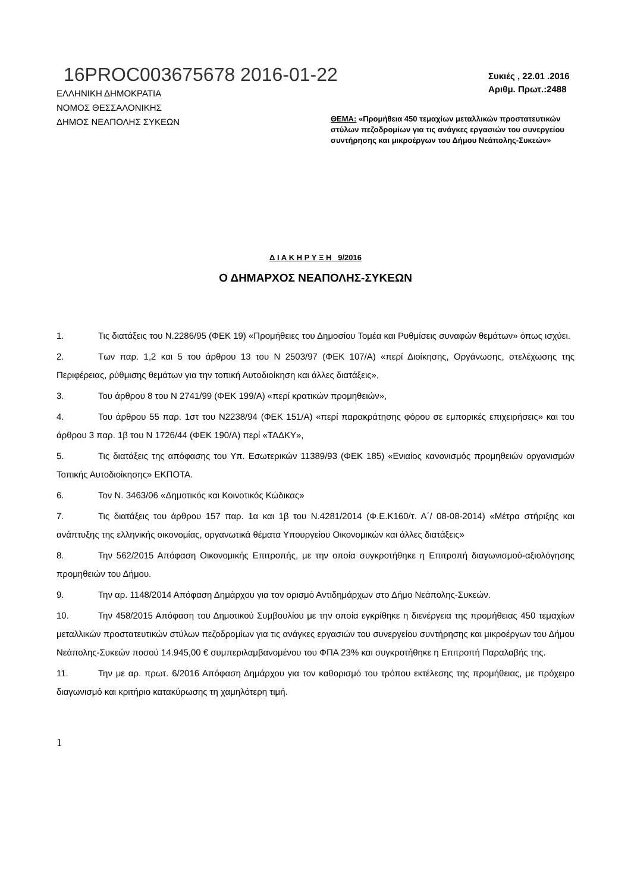16PROC003675678 2016-01-22
ΕΛΛΗΝΙΚΗ ΔΗΜΟΚΡΑΤΙΑ
ΝΟΜΟΣ ΘΕΣΣΑΛΟΝΙΚΗΣ
ΔΗΜΟΣ ΝΕΑΠΟΛΗΣ ΣΥΚΕΩΝ
Συκιές , 22.01 .2016
Αριθμ. Πρωτ.:2488
ΘΕΜΑ: «Προμήθεια 450 τεμαχίων μεταλλικών προστατευτικών στύλων πεζοδρομίων για τις ανάγκες εργασιών του συνεργείου συντήρησης και μικροέργων του Δήμου Νεάπολης-Συκεών»
Δ Ι Α Κ Η Ρ Υ Ξ Η 9/2016
Ο ΔΗΜΑΡΧΟΣ ΝΕΑΠΟΛΗΣ-ΣΥΚΕΩΝ
1. Τις διατάξεις του Ν.2286/95 (ΦΕΚ 19) «Προμήθειες του Δημοσίου Τομέα και Ρυθμίσεις συναφών θεμάτων» όπως ισχύει.
2. Των παρ. 1,2 και 5 του άρθρου 13 του Ν 2503/97 (ΦΕΚ 107/Α) «περί Διοίκησης, Οργάνωσης, στελέχωσης της Περιφέρειας, ρύθμισης θεμάτων για την τοπική Αυτοδιοίκηση και άλλες διατάξεις»,
3. Του άρθρου 8 του Ν 2741/99 (ΦΕΚ 199/Α) «περί κρατικών προμηθειών»,
4. Του άρθρου 55 παρ. 1στ του Ν2238/94 (ΦΕΚ 151/Α) «περί παρακράτησης φόρου σε εμπορικές επιχειρήσεις» και του άρθρου 3 παρ. 1β του Ν 1726/44 (ΦΕΚ 190/Α) περί «ΤΑΔΚΥ»,
5. Τις διατάξεις της απόφασης του Υπ. Εσωτερικών 11389/93 (ΦΕΚ 185) «Ενιαίος κανονισμός προμηθειών οργανισμών Τοπικής Αυτοδιοίκησης» ΕΚΠΟΤΑ.
6. Τον Ν. 3463/06 «Δημοτικός και Κοινοτικός Κώδικας»
7. Τις διατάξεις του άρθρου 157 παρ. 1α και 1β του Ν.4281/2014 (Φ.Ε.Κ160/τ. Α΄/ 08-08-2014) «Μέτρα στήριξης και ανάπτυξης της ελληνικής οικονομίας, οργανωτικά θέματα Υπουργείου Οικονομικών και άλλες διατάξεις»
8. Την 562/2015 Απόφαση Οικονομικής Επιτροπής, με την οποία συγκροτήθηκε η Επιτροπή διαγωνισμού-αξιολόγησης προμηθειών του Δήμου.
9. Την αρ. 1148/2014 Απόφαση Δημάρχου για τον ορισμό Αντιδημάρχων στο Δήμο Νεάπολης-Συκεών.
10. Την 458/2015 Απόφαση του Δημοτικού Συμβουλίου με την οποία εγκρίθηκε η διενέργεια της προμήθειας 450 τεμαχίων μεταλλικών προστατευτικών στύλων πεζοδρομίων για τις ανάγκες εργασιών του συνεργείου συντήρησης και μικροέργων του Δήμου Νεάπολης-Συκεών ποσού 14.945,00 € συμπεριλαμβανομένου του ΦΠΑ 23% και συγκροτήθηκε η Επιτροπή Παραλαβής της.
11. Την με αρ. πρωτ. 6/2016 Απόφαση Δημάρχου για τον καθορισμό του τρόπου εκτέλεσης της προμήθειας, με πρόχειρο διαγωνισμό και κριτήριο κατακύρωσης τη χαμηλότερη τιμή.
1